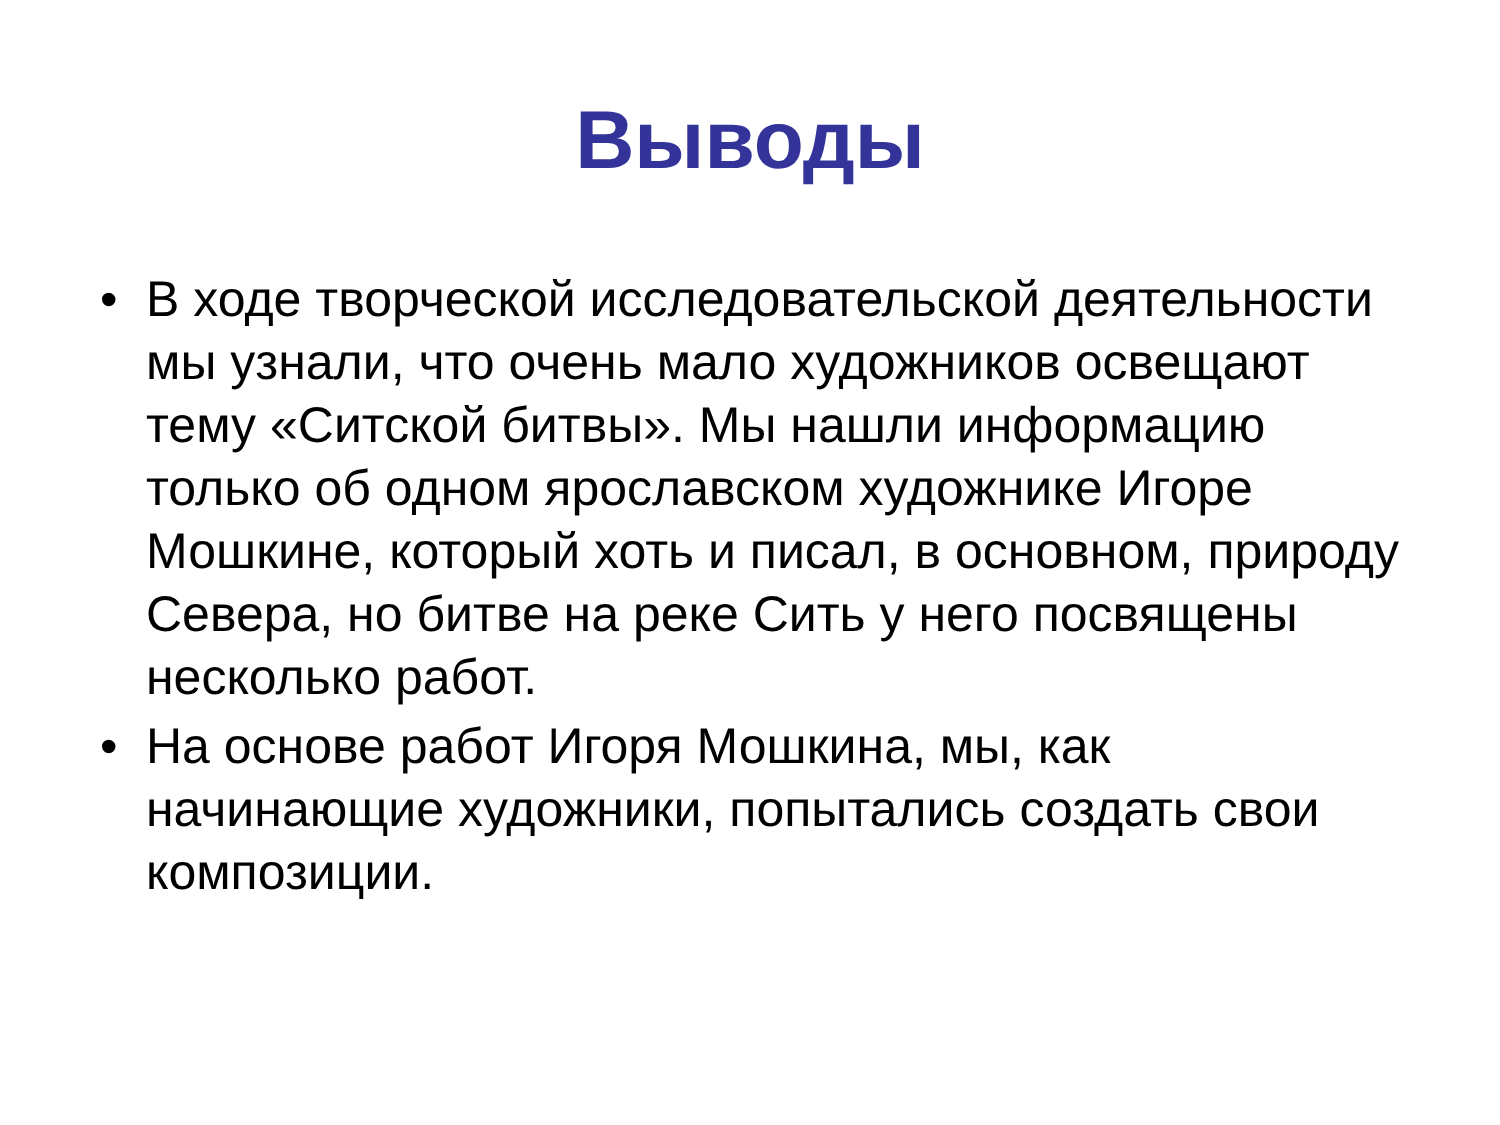Выводы
• В ходе творческой исследовательской деятельности мы узнали, что очень мало художников освещают тему «Ситской битвы». Мы нашли информацию только об одном ярославском художнике Игоре Мошкине, который хоть и писал, в основном, природу Севера, но битве на реке Сить у него посвящены несколько работ.
• На основе работ Игоря Мошкина, мы, как начинающие художники, попытались создать свои композиции.